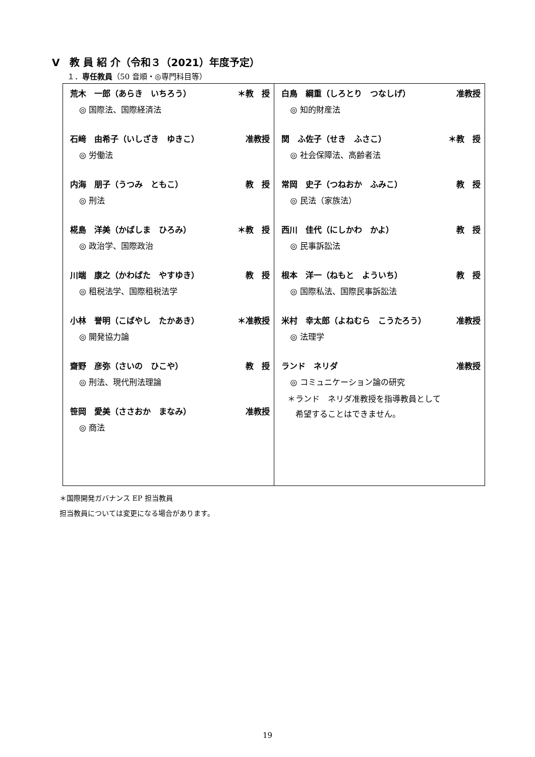Ⅴ　教 員 紹 介（令和３（2021）年度予定）
１．専任教員（50 音順・◎専門科目等）
| 荒木 一郎（あらき いちろう） ＊教 授 ◎ 国際法、国際経済法 石﨑 由希子（いしざき ゆきこ） 准教授 ◎ 労働法 内海 朋子（うつみ ともこ） 教 授 ◎ 刑法 椛島 洋美（かばしま ひろみ） ＊教 授 ◎ 政治学、国際政治 川端 康之（かわばた やすゆき） 教 授 ◎ 租税法学、国際租税法学 小林 誉明（こばやし たかあき） ＊准教授 ◎ 開発協力論 齋野 彦弥（さいの ひこや） 教 授 ◎ 刑法、現代刑法理論 笹岡 愛美（ささおか まなみ） 准教授 ◎ 商法 | 白鳥 綱重（しろとり つなしげ） 准教授 ◎ 知的財産法 関 ふ佐子（せき ふさこ） ＊教 授 ◎ 社会保障法、高齢者法 常岡 史子（つねおか ふみこ） 教 授 ◎ 民法（家族法） 西川 佳代（にしかわ かよ） 教 授 ◎ 民事訴訟法 根本 洋一（ねもと よういち） 教 授 ◎ 国際私法、国際民事訴訟法 米村 幸太郎（よねむら こうたろう） 准教授 ◎ 法理学 ランド ネリダ 准教授 ◎ コミュニケーション論の研究 ＊ランド ネリダ准教授を指導教員として 希望することはできません。 |
＊国際開発ガバナンス EP 担当教員
担当教員については変更になる場合があります。
19